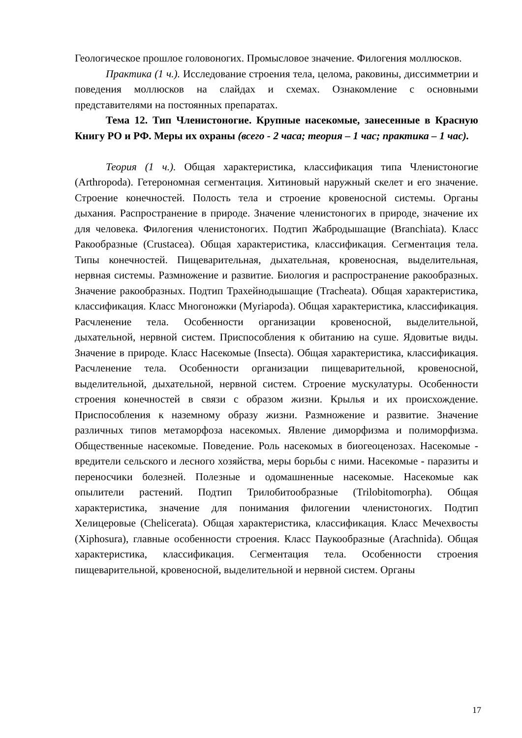Геологическое прошлое головоногих. Промысловое значение. Филогения моллюсков.
Практика (1 ч.). Исследование строения тела, целома, раковины, диссимметрии и поведения моллюсков на слайдах и схемах. Ознакомление с основными представителями на постоянных препаратах.
Тема 12. Тип Членистоногие. Крупные насекомые, занесенные в Красную Книгу РО и РФ. Меры их охраны (всего - 2 часа; теория – 1 час; практика – 1 час).
Теория (1 ч.). Общая характеристика, классификация типа Членистоногие (Arthropoda). Гетерономная сегментация. Хитиновый наружный скелет и его значение. Строение конечностей. Полость тела и строение кровеносной системы. Органы дыхания. Распространение в природе. Значение членистоногих в природе, значение их для человека. Филогения членистоногих. Подтип Жабродышащие (Branchiata). Класс Ракообразные (Crustacea). Общая характеристика, классификация. Сегментация тела. Типы конечностей. Пищеварительная, дыхательная, кровеносная, выделительная, нервная системы. Размножение и развитие. Биология и распространение ракообразных. Значение ракообразных. Подтип Трахейнодышащие (Tracheata). Общая характеристика, классификация. Класс Многоножки (Myriapoda). Общая характеристика, классификация. Расчленение тела. Особенности организации кровеносной, выделительной, дыхательной, нервной систем. Приспособления к обитанию на суше. Ядовитые виды. Значение в природе. Класс Насекомые (Insecta). Общая характеристика, классификация. Расчленение тела. Особенности организации пищеварительной, кровеносной, выделительной, дыхательной, нервной систем. Строение мускулатуры. Особенности строения конечностей в связи с образом жизни. Крылья и их происхождение. Приспособления к наземному образу жизни. Размножение и развитие. Значение различных типов метаморфоза насекомых. Явление диморфизма и полиморфизма. Общественные насекомые. Поведение. Роль насекомых в биогеоценозах. Насекомые - вредители сельского и лесного хозяйства, меры борьбы с ними. Насекомые - паразиты и переносчики болезней. Полезные и одомашненные насекомые. Насекомые как опылители растений. Подтип Трилобитообразные (Trilobitomorpha). Общая характеристика, значение для понимания филогении членистоногих. Подтип Хелицеровые (Chelicerata). Общая характеристика, классификация. Класс Мечехвосты (Xiphosura), главные особенности строения. Класс Паукообразные (Arachnida). Общая характеристика, классификация. Сегментация тела. Особенности строения пищеварительной, кровеносной, выделительной и нервной систем. Органы
17